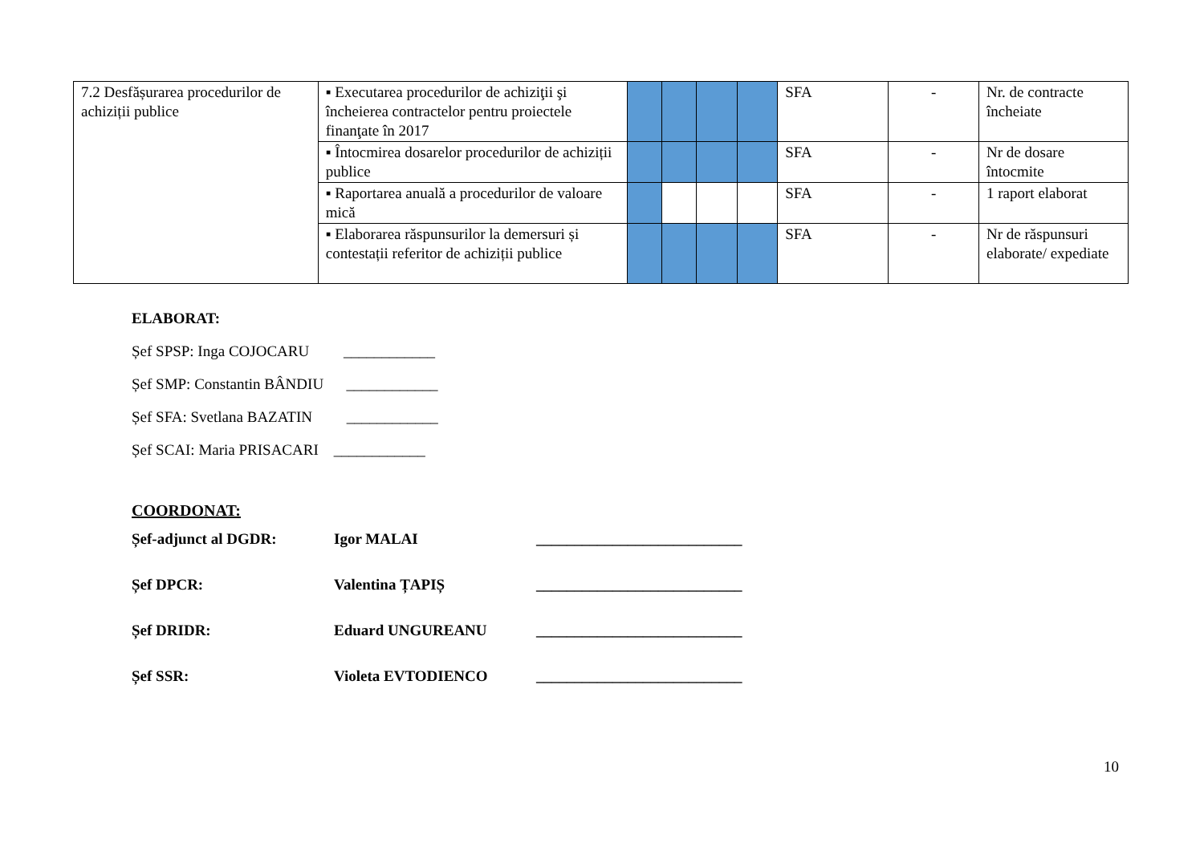| 7.2 Desfășurarea procedurilor de achiziții publice | ▪ Executarea procedurilor de achiziţii şi încheierea contractelor pentru proiectele finanţate în 2017 | | | | | SFA | - | Nr. de contracte încheiate |
| | ▪ Întocmirea dosarelor procedurilor de achiziții publice | | | | | SFA | - | Nr de dosare întocmite |
| | ▪ Raportarea anuală a procedurilor de valoare mică | | | | | SFA | - | 1 raport elaborat |
| | ▪ Elaborarea răspunsurilor la demersuri și contestații referitor de achiziții publice | | | | | SFA | - | Nr de răspunsuri elaborate/ expediate |
ELABORAT:
Șef SPSP: Inga COJOCARU ____________
Șef SMP: Constantin BÂNDIU ____________
Șef SFA: Svetlana BAZATIN ____________
Șef SCAI: Maria PRISACARI ____________
COORDONAT:
Șef-adjunct al DGDR: Igor MALAI ___________________________
Șef DPCR: Valentina ȚAPIȘ ___________________________
Șef DRIDR: Eduard UNGUREANU ___________________________
Șef SSR: Violeta EVTODIENCO ___________________________
10